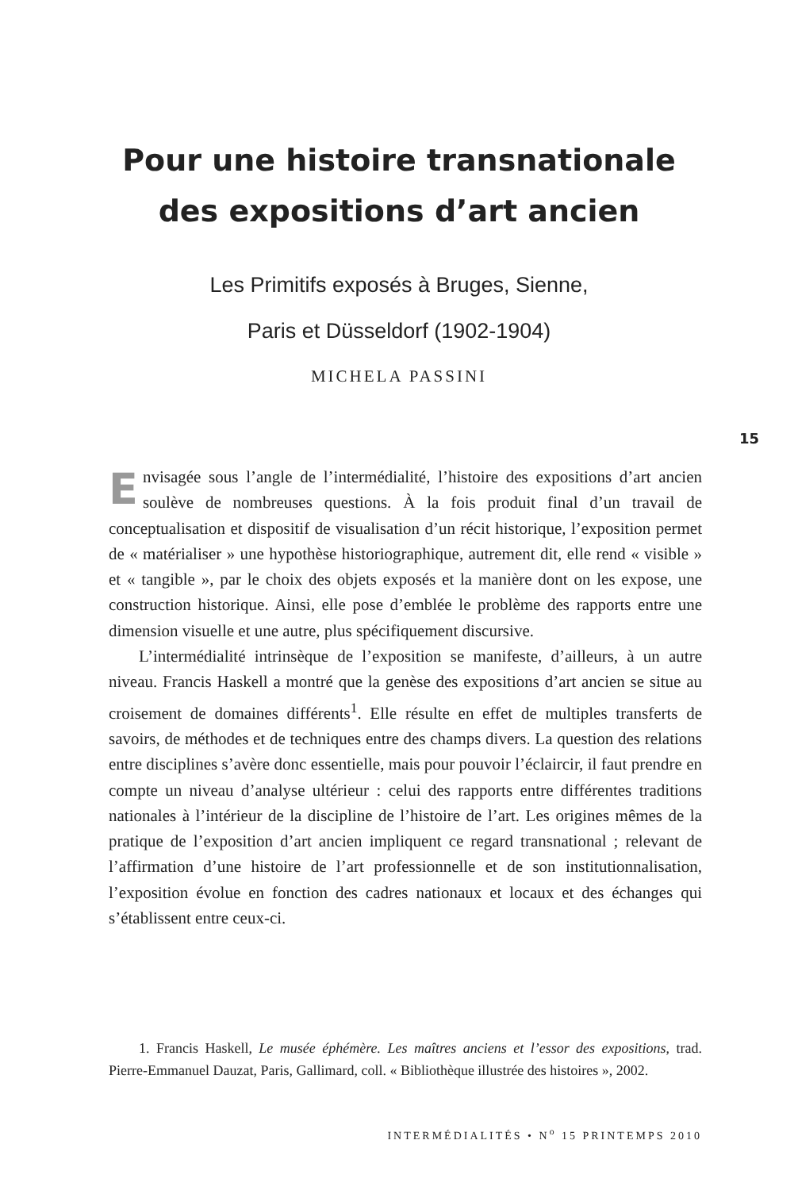Pour une histoire transnationale
des expositions d’art ancien
Les Primitifs exposés à Bruges, Sienne,
Paris et Düsseldorf (1902-1904)
MICHELA PASSINI
15
Envisagée sous l’angle de l’intermédialité, l’histoire des expositions d’art ancien soulève de nombreuses questions. À la fois produit final d’un travail de conceptualisation et dispositif de visualisation d’un récit historique, l’exposition permet de « matérialiser » une hypothèse historiographique, autrement dit, elle rend « visible » et « tangible », par le choix des objets exposés et la manière dont on les expose, une construction historique. Ainsi, elle pose d’emblée le problème des rapports entre une dimension visuelle et une autre, plus spécifiquement discursive.
L’intermédialité intrinsèque de l’exposition se manifeste, d’ailleurs, à un autre niveau. Francis Haskell a montré que la genèse des expositions d’art ancien se situe au croisement de domaines différents<sup>1</sup>. Elle résulte en effet de multiples transferts de savoirs, de méthodes et de techniques entre des champs divers. La question des relations entre disciplines s’avère donc essentielle, mais pour pouvoir l’éclaircir, il faut prendre en compte un niveau d’analyse ultérieur : celui des rapports entre différentes traditions nationales à l’intérieur de la discipline de l’histoire de l’art. Les origines mêmes de la pratique de l’exposition d’art ancien impliquent ce regard transnational ; relevant de l’affirmation d’une histoire de l’art professionnelle et de son institutionnalisation, l’exposition évolue en fonction des cadres nationaux et locaux et des échanges qui s’établissent entre ceux-ci.
1. Francis Haskell, Le musée éphémère. Les maîtres anciens et l’essor des expositions, trad. Pierre-Emmanuel Dauzat, Paris, Gallimard, coll. « Bibliothèque illustrée des histoires », 2002.
INTERMÉDIALITÉS • N<sup>o</sup> 15 PRINTEMPS 2010